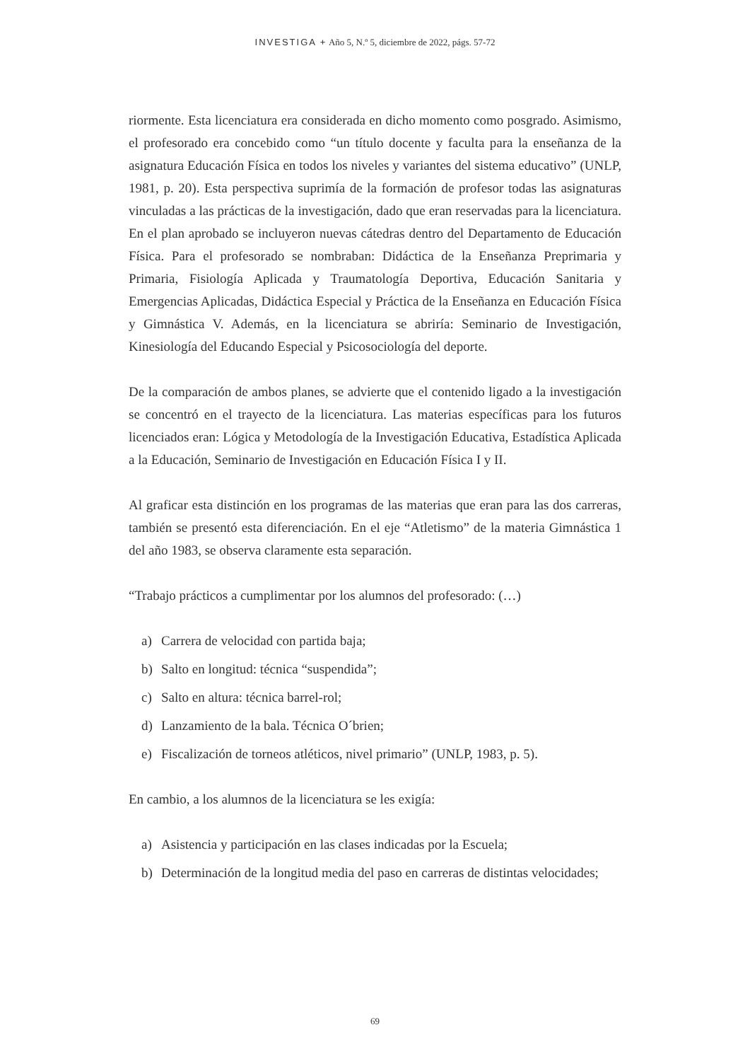INVESTIGA + Año 5, N.º 5, diciembre de 2022, págs. 57-72
riormente. Esta licenciatura era considerada en dicho momento como posgrado. Asimismo, el profesorado era concebido como “un título docente y faculta para la enseñanza de la asignatura Educación Física en todos los niveles y variantes del sistema educativo” (UNLP, 1981, p. 20). Esta perspectiva suprimía de la formación de profesor todas las asignaturas vinculadas a las prácticas de la investigación, dado que eran reservadas para la licenciatura. En el plan aprobado se incluyeron nuevas cátedras dentro del Departamento de Educación Física. Para el profesorado se nombraban: Didáctica de la Enseñanza Preprimaria y Primaria, Fisiología Aplicada y Traumatología Deportiva, Educación Sanitaria y Emergencias Aplicadas, Didáctica Especial y Práctica de la Enseñanza en Educación Física y Gimnástica V. Además, en la licenciatura se abriría: Seminario de Investigación, Kinesiología del Educando Especial y Psicosociología del deporte.
De la comparación de ambos planes, se advierte que el contenido ligado a la investigación se concentró en el trayecto de la licenciatura. Las materias específicas para los futuros licenciados eran: Lógica y Metodología de la Investigación Educativa, Estadística Aplicada a la Educación, Seminario de Investigación en Educación Física I y II.
Al graficar esta distinción en los programas de las materias que eran para las dos carreras, también se presentó esta diferenciación. En el eje “Atletismo” de la materia Gimnástica 1 del año 1983, se observa claramente esta separación.
“Trabajo prácticos a cumplimentar por los alumnos del profesorado: (…)
a) Carrera de velocidad con partida baja;
b) Salto en longitud: técnica “suspendida”;
c) Salto en altura: técnica barrel-rol;
d) Lanzamiento de la bala. Técnica O´brien;
e) Fiscalización de torneos atléticos, nivel primario” (UNLP, 1983, p. 5).
En cambio, a los alumnos de la licenciatura se les exigía:
a) Asistencia y participación en las clases indicadas por la Escuela;
b) Determinación de la longitud media del paso en carreras de distintas velocidades;
69